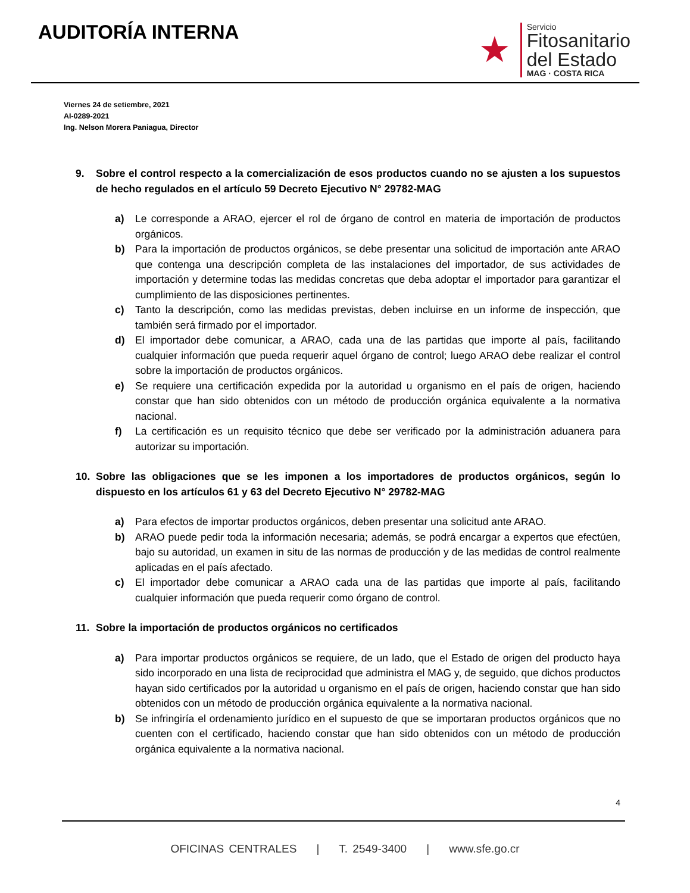AUDITORÍA INTERNA
★
Servicio
Fitosanitario
del Estado
MAG · COSTA RICA
Viernes 24 de setiembre, 2021
AI-0289-2021
Ing. Nelson Morera Paniagua, Director
9. Sobre el control respecto a la comercialización de esos productos cuando no se ajusten a los supuestos de hecho regulados en el artículo 59 Decreto Ejecutivo N° 29782-MAG
a) Le corresponde a ARAO, ejercer el rol de órgano de control en materia de importación de productos orgánicos.
b) Para la importación de productos orgánicos, se debe presentar una solicitud de importación ante ARAO que contenga una descripción completa de las instalaciones del importador, de sus actividades de importación y determine todas las medidas concretas que deba adoptar el importador para garantizar el cumplimiento de las disposiciones pertinentes.
c) Tanto la descripción, como las medidas previstas, deben incluirse en un informe de inspección, que también será firmado por el importador.
d) El importador debe comunicar, a ARAO, cada una de las partidas que importe al país, facilitando cualquier información que pueda requerir aquel órgano de control; luego ARAO debe realizar el control sobre la importación de productos orgánicos.
e) Se requiere una certificación expedida por la autoridad u organismo en el país de origen, haciendo constar que han sido obtenidos con un método de producción orgánica equivalente a la normativa nacional.
f) La certificación es un requisito técnico que debe ser verificado por la administración aduanera para autorizar su importación.
10. Sobre las obligaciones que se les imponen a los importadores de productos orgánicos, según lo dispuesto en los artículos 61 y 63 del Decreto Ejecutivo N° 29782-MAG
a) Para efectos de importar productos orgánicos, deben presentar una solicitud ante ARAO.
b) ARAO puede pedir toda la información necesaria; además, se podrá encargar a expertos que efectúen, bajo su autoridad, un examen in situ de las normas de producción y de las medidas de control realmente aplicadas en el país afectado.
c) El importador debe comunicar a ARAO cada una de las partidas que importe al país, facilitando cualquier información que pueda requerir como órgano de control.
11. Sobre la importación de productos orgánicos no certificados
a) Para importar productos orgánicos se requiere, de un lado, que el Estado de origen del producto haya sido incorporado en una lista de reciprocidad que administra el MAG y, de seguido, que dichos productos hayan sido certificados por la autoridad u organismo en el país de origen, haciendo constar que han sido obtenidos con un método de producción orgánica equivalente a la normativa nacional.
b) Se infringiría el ordenamiento jurídico en el supuesto de que se importaran productos orgánicos que no cuenten con el certificado, haciendo constar que han sido obtenidos con un método de producción orgánica equivalente a la normativa nacional.
4
OFICINAS CENTRALES | T. 2549-3400 | www.sfe.go.cr